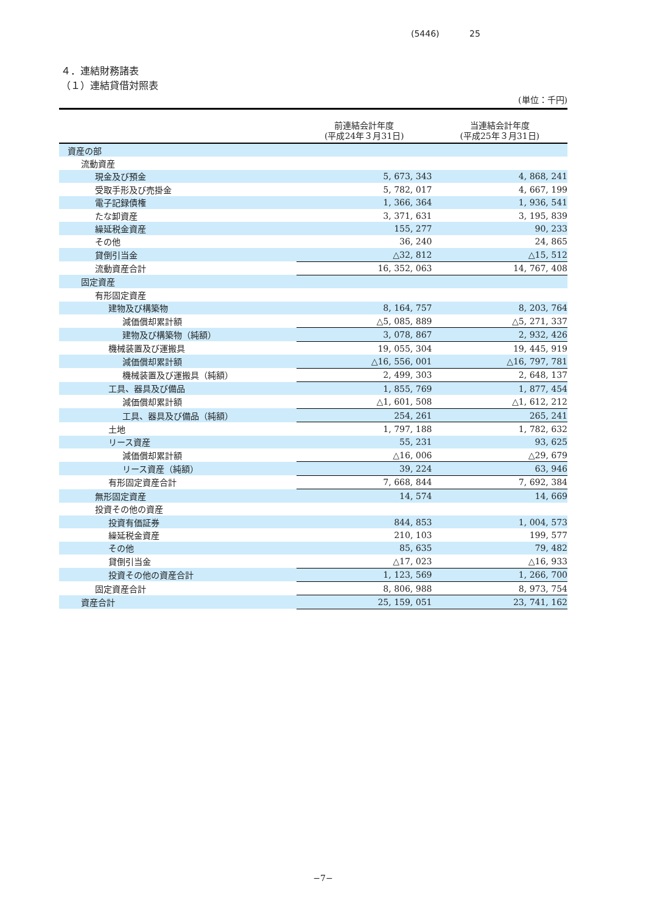(5446) 25
４．連結財務諸表
（１）連結貸借対照表
(単位：千円)
| | 前連結会計年度 (平成24年３月31日) | 当連結会計年度 (平成25年３月31日) |
| --- | --- | --- |
| 資産の部 | | |
| 流動資産 | | |
| 現金及び預金 | 5, 673, 343 | 4, 868, 241 |
| 受取手形及び売掛金 | 5, 782, 017 | 4, 667, 199 |
| 電子記録債権 | 1, 366, 364 | 1, 936, 541 |
| たな卸資産 | 3, 371, 631 | 3, 195, 839 |
| 繰延税金資産 | 155, 277 | 90, 233 |
| その他 | 36, 240 | 24, 865 |
| 貸倒引当金 | △32, 812 | △15, 512 |
| 流動資産合計 | 16, 352, 063 | 14, 767, 408 |
| 固定資産 | | |
| 有形固定資産 | | |
| 建物及び構築物 | 8, 164, 757 | 8, 203, 764 |
| 減価償却累計額 | △5, 085, 889 | △5, 271, 337 |
| 建物及び構築物（純額） | 3, 078, 867 | 2, 932, 426 |
| 機械装置及び運搬具 | 19, 055, 304 | 19, 445, 919 |
| 減価償却累計額 | △16, 556, 001 | △16, 797, 781 |
| 機械装置及び運搬具（純額） | 2, 499, 303 | 2, 648, 137 |
| 工具、器具及び備品 | 1, 855, 769 | 1, 877, 454 |
| 減価償却累計額 | △1, 601, 508 | △1, 612, 212 |
| 工具、器具及び備品（純額） | 254, 261 | 265, 241 |
| 土地 | 1, 797, 188 | 1, 782, 632 |
| リース資産 | 55, 231 | 93, 625 |
| 減価償却累計額 | △16, 006 | △29, 679 |
| リース資産（純額） | 39, 224 | 63, 946 |
| 有形固定資産合計 | 7, 668, 844 | 7, 692, 384 |
| 無形固定資産 | 14, 574 | 14, 669 |
| 投資その他の資産 | | |
| 投資有価証券 | 844, 853 | 1, 004, 573 |
| 繰延税金資産 | 210, 103 | 199, 577 |
| その他 | 85, 635 | 79, 482 |
| 貸倒引当金 | △17, 023 | △16, 933 |
| 投資その他の資産合計 | 1, 123, 569 | 1, 266, 700 |
| 固定資産合計 | 8, 806, 988 | 8, 973, 754 |
| 資産合計 | 25, 159, 051 | 23, 741, 162 |
−7−